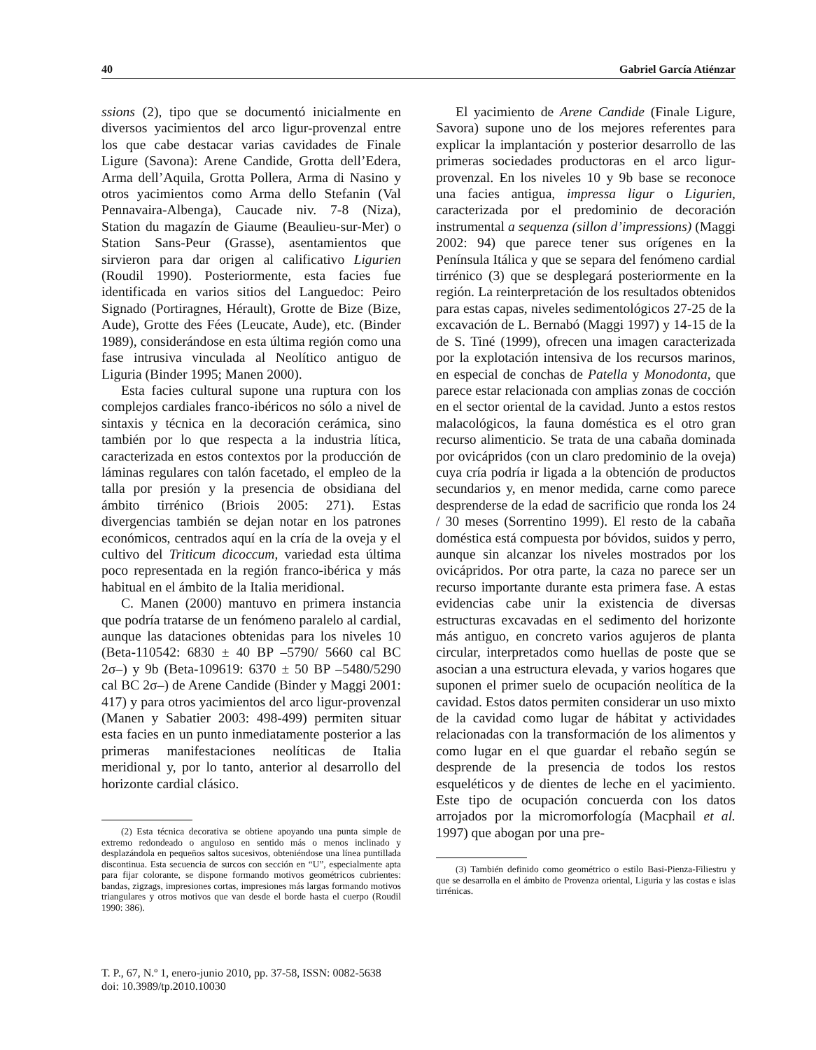40 Gabriel García Atiénzar
ssions (2), tipo que se documentó inicialmente en diversos yacimientos del arco ligur-provenzal entre los que cabe destacar varias cavidades de Finale Ligure (Savona): Arene Candide, Grotta dell’Edera, Arma dell’Aquila, Grotta Pollera, Arma di Nasino y otros yacimientos como Arma dello Stefanin (Val Pennavaira-Albenga), Caucade niv. 7-8 (Niza), Station du magazín de Giaume (Beaulieu-sur-Mer) o Station Sans-Peur (Grasse), asentamientos que sirvieron para dar origen al calificativo Ligurien (Roudil 1990). Posteriormente, esta facies fue identificada en varios sitios del Languedoc: Peiro Signado (Portiragnes, Hérault), Grotte de Bize (Bize, Aude), Grotte des Fées (Leucate, Aude), etc. (Binder 1989), considerándose en esta última región como una fase intrusiva vinculada al Neolítico antiguo de Liguria (Binder 1995; Manen 2000).
Esta facies cultural supone una ruptura con los complejos cardiales franco-ibéricos no sólo a nivel de sintaxis y técnica en la decoración cerámica, sino también por lo que respecta a la industria lítica, caracterizada en estos contextos por la producción de láminas regulares con talón facetado, el empleo de la talla por presión y la presencia de obsidiana del ámbito tirrénico (Briois 2005: 271). Estas divergencias también se dejan notar en los patrones económicos, centrados aquí en la cría de la oveja y el cultivo del Triticum dicoccum, variedad esta última poco representada en la región franco-ibérica y más habitual en el ámbito de la Italia meridional.
C. Manen (2000) mantuvo en primera instancia que podría tratarse de un fenómeno paralelo al cardial, aunque las dataciones obtenidas para los niveles 10 (Beta-110542: 6830 ± 40 BP –5790/ 5660 cal BC 2σ–) y 9b (Beta-109619: 6370 ± 50 BP –5480/5290 cal BC 2σ–) de Arene Candide (Binder y Maggi 2001: 417) y para otros yacimientos del arco ligur-provenzal (Manen y Sabatier 2003: 498-499) permiten situar esta facies en un punto inmediatamente posterior a las primeras manifestaciones neolíticas de Italia meridional y, por lo tanto, anterior al desarrollo del horizonte cardial clásico.
(2) Esta técnica decorativa se obtiene apoyando una punta simple de extremo redondeado o anguloso en sentido más o menos inclinado y desplazándola en pequeños saltos sucesivos, obteniéndose una línea puntillada discontinua. Esta secuencia de surcos con sección en “U”, especialmente apta para fijar colorante, se dispone formando motivos geométricos cubrientes: bandas, zigzags, impresiones cortas, impresiones más largas formando motivos triangulares y otros motivos que van desde el borde hasta el cuerpo (Roudil 1990: 386).
El yacimiento de Arene Candide (Finale Ligure, Savora) supone uno de los mejores referentes para explicar la implantación y posterior desarrollo de las primeras sociedades productoras en el arco ligur-provenzal. En los niveles 10 y 9b base se reconoce una facies antigua, impressa ligur o Ligurien, caracterizada por el predominio de decoración instrumental a sequenza (sillon d’impressions) (Maggi 2002: 94) que parece tener sus orígenes en la Península Itálica y que se separa del fenómeno cardial tirrénico (3) que se desplegará posteriormente en la región. La reinterpretación de los resultados obtenidos para estas capas, niveles sedimentológicos 27-25 de la excavación de L. Bernabó (Maggi 1997) y 14-15 de la de S. Tiné (1999), ofrecen una imagen caracterizada por la explotación intensiva de los recursos marinos, en especial de conchas de Patella y Monodonta, que parece estar relacionada con amplias zonas de cocción en el sector oriental de la cavidad. Junto a estos restos malacológicos, la fauna doméstica es el otro gran recurso alimenticio. Se trata de una cabaña dominada por ovicápridos (con un claro predominio de la oveja) cuya cría podría ir ligada a la obtención de productos secundarios y, en menor medida, carne como parece desprenderse de la edad de sacrificio que ronda los 24 / 30 meses (Sorrentino 1999). El resto de la cabaña doméstica está compuesta por bóvidos, suidos y perro, aunque sin alcanzar los niveles mostrados por los ovicápridos. Por otra parte, la caza no parece ser un recurso importante durante esta primera fase. A estas evidencias cabe unir la existencia de diversas estructuras excavadas en el sedimento del horizonte más antiguo, en concreto varios agujeros de planta circular, interpretados como huellas de poste que se asocian a una estructura elevada, y varios hogares que suponen el primer suelo de ocupación neolítica de la cavidad. Estos datos permiten considerar un uso mixto de la cavidad como lugar de hábitat y actividades relacionadas con la transformación de los alimentos y como lugar en el que guardar el rebaño según se desprende de la presencia de todos los restos esqueléticos y de dientes de leche en el yacimiento. Este tipo de ocupación concuerda con los datos arrojados por la micromorfología (Macphail et al. 1997) que abogan por una pre-
(3) También definido como geométrico o estilo Basi-Pienza-Filiestru y que se desarrolla en el ámbito de Provenza oriental, Liguria y las costas e islas tirrénicas.
T. P., 67, N.º 1, enero-junio 2010, pp. 37-58, ISSN: 0082-5638
doi: 10.3989/tp.2010.10030